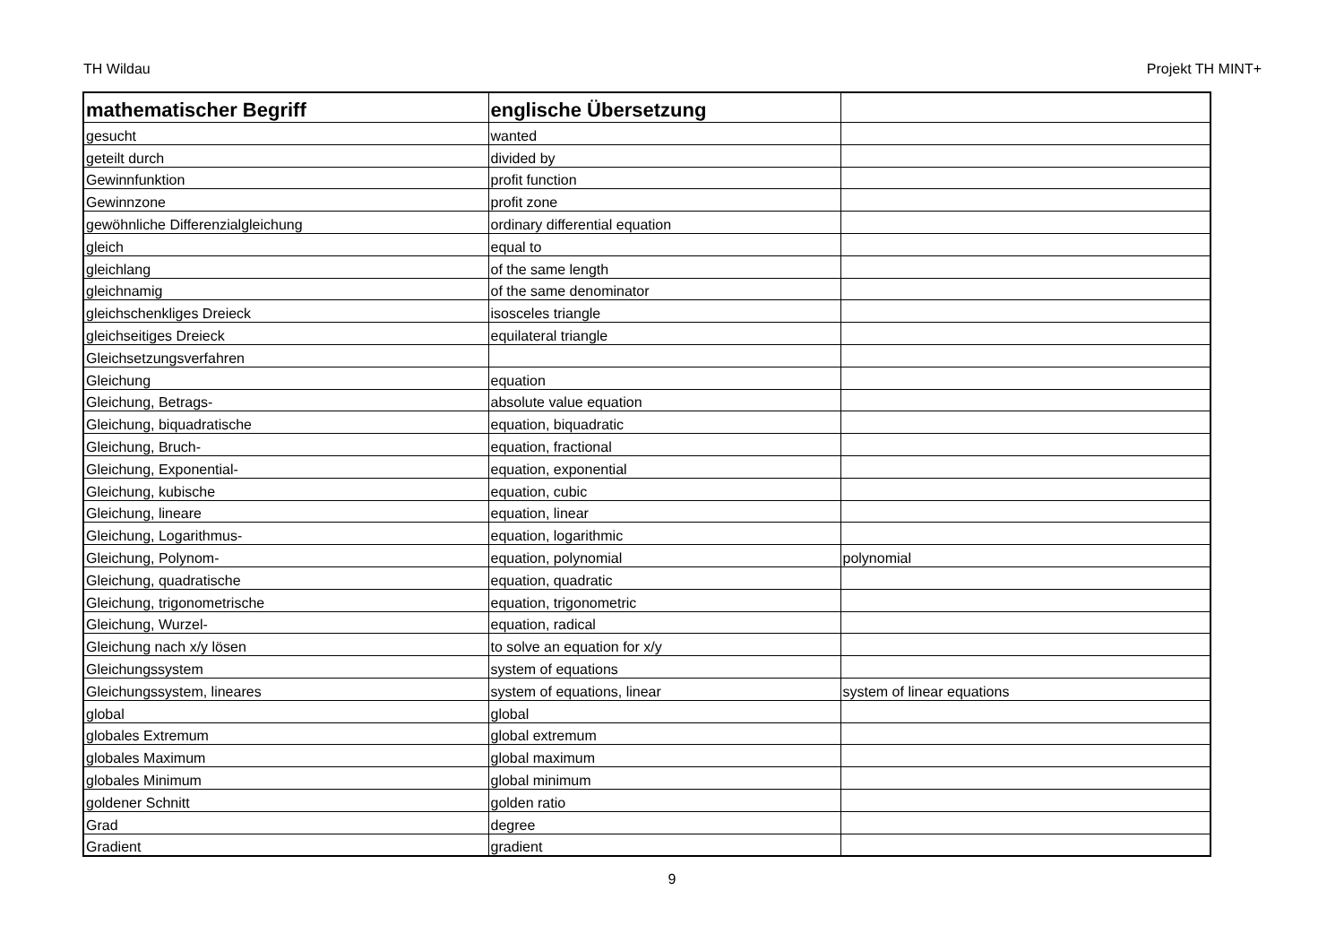TH Wildau Projekt TH MINT+
| mathematischer Begriff | englische Übersetzung | |
| --- | --- | --- |
| gesucht | wanted | |
| geteilt durch | divided by | |
| Gewinnfunktion | profit function | |
| Gewinnzone | profit zone | |
| gewöhnliche Differenzialgleichung | ordinary differential equation | |
| gleich | equal to | |
| gleichlang | of the same length | |
| gleichnamig | of the same denominator | |
| gleichschenkliges Dreieck | isosceles triangle | |
| gleichseitiges Dreieck | equilateral triangle | |
| Gleichsetzungsverfahren | | |
| Gleichung | equation | |
| Gleichung, Betrags- | absolute value equation | |
| Gleichung, biquadratische | equation, biquadratic | |
| Gleichung, Bruch- | equation, fractional | |
| Gleichung, Exponential- | equation, exponential | |
| Gleichung, kubische | equation, cubic | |
| Gleichung, lineare | equation, linear | |
| Gleichung, Logarithmus- | equation, logarithmic | |
| Gleichung, Polynom- | equation, polynomial | polynomial |
| Gleichung, quadratische | equation, quadratic | |
| Gleichung, trigonometrische | equation, trigonometric | |
| Gleichung, Wurzel- | equation, radical | |
| Gleichung nach x/y lösen | to solve an equation for x/y | |
| Gleichungssystem | system of equations | |
| Gleichungssystem, lineares | system of equations, linear | system of linear equations |
| global | global | |
| globales Extremum | global extremum | |
| globales Maximum | global maximum | |
| globales Minimum | global minimum | |
| goldener Schnitt | golden ratio | |
| Grad | degree | |
| Gradient | gradient | |
9